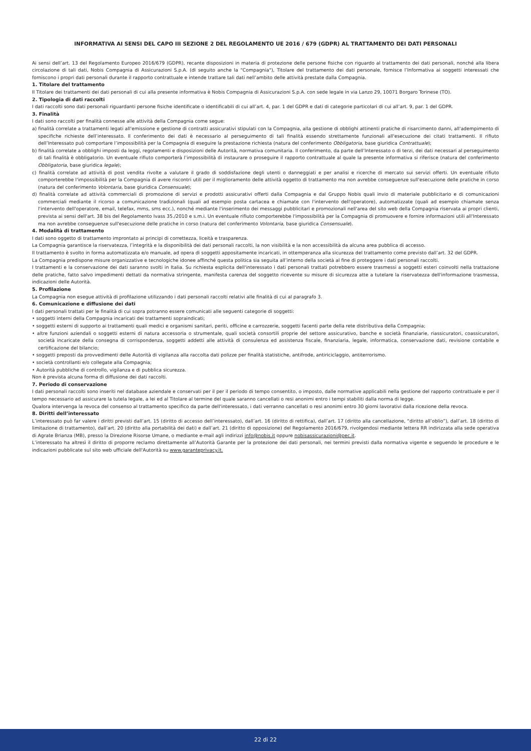INFORMATIVA AI SENSI DEL CAPO III SEZIONE 2 DEL REGOLAMENTO UE 2016 / 679 (GDPR) AL TRATTAMENTO DEI DATI PERSONALI
Ai sensi dell’art. 13 del Regolamento Europeo 2016/679 (GDPR), recante disposizioni in materia di protezione delle persone fisiche con riguardo al trattamento dei dati personali, nonché alla libera circolazione di tali dati, Nobis Compagnia di Assicurazioni S.p.A. (di seguito anche la “Compagnia"), Titolare del trattamento dei dati personale, fornisce l’Informativa ai soggetti interessati che forniscono i propri dati personali durante il rapporto contrattuale e intende trattare tali dati nell’ambito delle attività prestate dalla Compagnia.
1. Titolare del trattamento
Il Titolare dei trattamenti dei dati personali di cui alla presente informativa è Nobis Compagnia di Assicurazioni S.p.A. con sede legale in via Lanzo 29, 10071 Borgaro Torinese (TO).
2. Tipologia di dati raccolti
I dati raccolti sono dati personali riguardanti persone fisiche identificate o identificabili di cui all’art. 4, par. 1 del GDPR e dati di categorie particolari di cui all’art. 9, par. 1 del GDPR.
3. Finalità
I dati sono raccolti per finalità connesse alle attività della Compagnia come segue:
a) finalità correlate a trattamenti legati all'emissione e gestione di contratti assicurativi stipulati con la Compagnia, alla gestione di obblighi attinenti pratiche di risarcimento danni, all'adempimento di specifiche richieste dell’interessato. Il conferimento dei dati è necessario al perseguimento di tali finalità essendo strettamente funzionali all'esecuzione dei citati trattamenti. Il rifiuto dell’Interessato può comportare l’impossibilità per la Compagnia di eseguire la prestazione richiesta (natura del conferimento Obbligatoria, base giuridica Contrattuale);
b) finalità correlate a obblighi imposti da leggi, regolamenti e disposizioni delle Autorità, normativa comunitaria. Il conferimento, da parte dell’Interessato o di terzi, dei dati necessari al perseguimento di tali finalità è obbligatorio. Un eventuale rifiuto comporterà l’impossibilità di instaurare o proseguire il rapporto contrattuale al quale la presente informativa si riferisce (natura del conferimento Obbligatoria, base giuridica legale);
c) finalità correlate ad attività di post vendita rivolte a valutare il grado di soddisfazione degli utenti o danneggiati e per analisi e ricerche di mercato sui servizi offerti. Un eventuale rifiuto comporterebbe l'impossibilità per la Compagnia di avere riscontri utili per il miglioramento delle attività oggetto di trattamento ma non avrebbe conseguenze sull'esecuzione delle pratiche in corso (natura del conferimento Volontaria, base giuridica Consensuale);
d) finalità correlate ad attività commerciali di promozione di servizi e prodotti assicurativi offerti dalla Compagnia e dal Gruppo Nobis quali invio di materiale pubblicitario e di comunicazioni commerciali mediante il ricorso a comunicazione tradizionali (quali ad esempio posta cartacea e chiamate con l'intervento dell'operatore), automatizzate (quali ad esempio chiamate senza l'intervento dell'operatore, email, telefax, mms, sms ecc.), nonché mediante l'inserimento dei messaggi pubblicitari e promozionali nell'area del sito web della Compagnia riservata ai propri clienti, prevista ai sensi dell'art. 38 bis del Regolamento Ivass 35./2010 e s.m.i. Un eventuale rifiuto comporterebbe l'impossibilità per la Compagnia di promuovere e fornire informazioni utili all'Interessato ma non avrebbe conseguenze sull'esecuzione delle pratiche in corso (natura del conferimento Volontaria, base giuridica Consensuale).
4. Modalità di trattamento
I dati sono oggetto di trattamento improntato ai principi di correttezza, liceità e trasparenza.
La Compagnia garantisce la riservatezza, l’integrità e la disponibilità dei dati personali raccolti, la non visibilità e la non accessibilità da alcuna area pubblica di accesso.
Il trattamento è svolto in forma automatizzata e/o manuale, ad opera di soggetti appositamente incaricati, in ottemperanza alla sicurezza del trattamento come previsto dall’art. 32 del GDPR.
La Compagnia predispone misure organizzative e tecnologiche idonee affinché questa politica sia seguita all’interno della società al fine di proteggere i dati personali raccolti.
I trattamenti e la conservazione dei dati saranno svolti in Italia. Su richiesta esplicita dell'interessato i dati personali trattati potrebbero essere trasmessi a soggetti esteri coinvolti nella trattazione delle pratiche, fatto salvo impedimenti dettati da normativa stringente, manifesta carenza del soggetto ricevente su misure di sicurezza atte a tutelare la riservatezza dell'informazione trasmessa, indicazioni delle Autorità.
5. Profilazione
La Compagnia non esegue attività di profilazione utilizzando i dati personali raccolti relativi alle finalità di cui al paragrafo 3.
6. Comunicazione e diffusione dei dati
I dati personali trattati per le finalità di cui sopra potranno essere comunicati alle seguenti categorie di soggetti:
• soggetti interni della Compagnia incaricati dei trattamenti sopraindicati;
• soggetti esterni di supporto ai trattamenti quali medici e organismi sanitari, periti, officine e carrozzerie, soggetti facenti parte della rete distributiva della Compagnia;
• altre funzioni aziendali o soggetti esterni di natura accessoria o strumentale, quali società consortili proprie del settore assicurativo, banche e società finanziarie, riassicuratori, coassicuratori, società incaricate della consegna di corrispondenza, soggetti addetti alle attività di consulenza ed assistenza fiscale, finanziaria, legale, informatica, conservazione dati, revisione contabile e certificazione del bilancio;
• soggetti preposti da provvedimenti delle Autorità di vigilanza alla raccolta dati polizze per finalità statistiche, antifrode, antiriciclaggio, antiterrorismo.
• società controllanti e/o collegate alla Compagnia;
• Autorità pubbliche di controllo, vigilanza e di pubblica sicurezza.
Non è prevista alcuna forma di diffusione dei dati raccolti.
7. Periodo di conservazione
I dati personali raccolti sono inseriti nel database aziendale e conservati per il per il periodo di tempo consentito, o imposto, dalle normative applicabili nella gestione del rapporto contrattuale e per il tempo necessario ad assicurare la tutela legale, a lei ed al Titolare al termine del quale saranno cancellati o resi anonimi entro i tempi stabiliti dalla norma di legge.
Qualora intervenga la revoca del consenso al trattamento specifico da parte dell'interessato, i dati verranno cancellati o resi anonimi entro 30 giorni lavorativi dalla ricezione della revoca.
8. Diritti dell’interessato
L’interessato può far valere i diritti previsti dall’art. 15 (diritto di accesso dell’interessato), dall’art. 16 (diritto di rettifica), dall’art. 17 (diritto alla cancellazione, “diritto all’oblio”), dall’art. 18 (diritto di limitazione di trattamento), dall’art. 20 (diritto alla portabilità dei dati) e dall’art. 21 (diritto di opposizione) del Regolamento 2016/679, rivolgendosi mediante lettera RR indirizzata alla sede operativa di Agrate Brianza (MB), presso la Direzione Risorse Umane, o mediante e-mail agli indirizzi info@nobis.it oppure nobisassicurazioni@pec.it.
L’interessato ha altresì il diritto di proporre reclamo direttamente all’Autorità Garante per la protezione dei dati personali, nei termini previsti dalla normativa vigente e seguendo le procedure e le indicazioni pubblicate sul sito web ufficiale dell'Autorità su www.garanteprivacy.it.
22 di 22